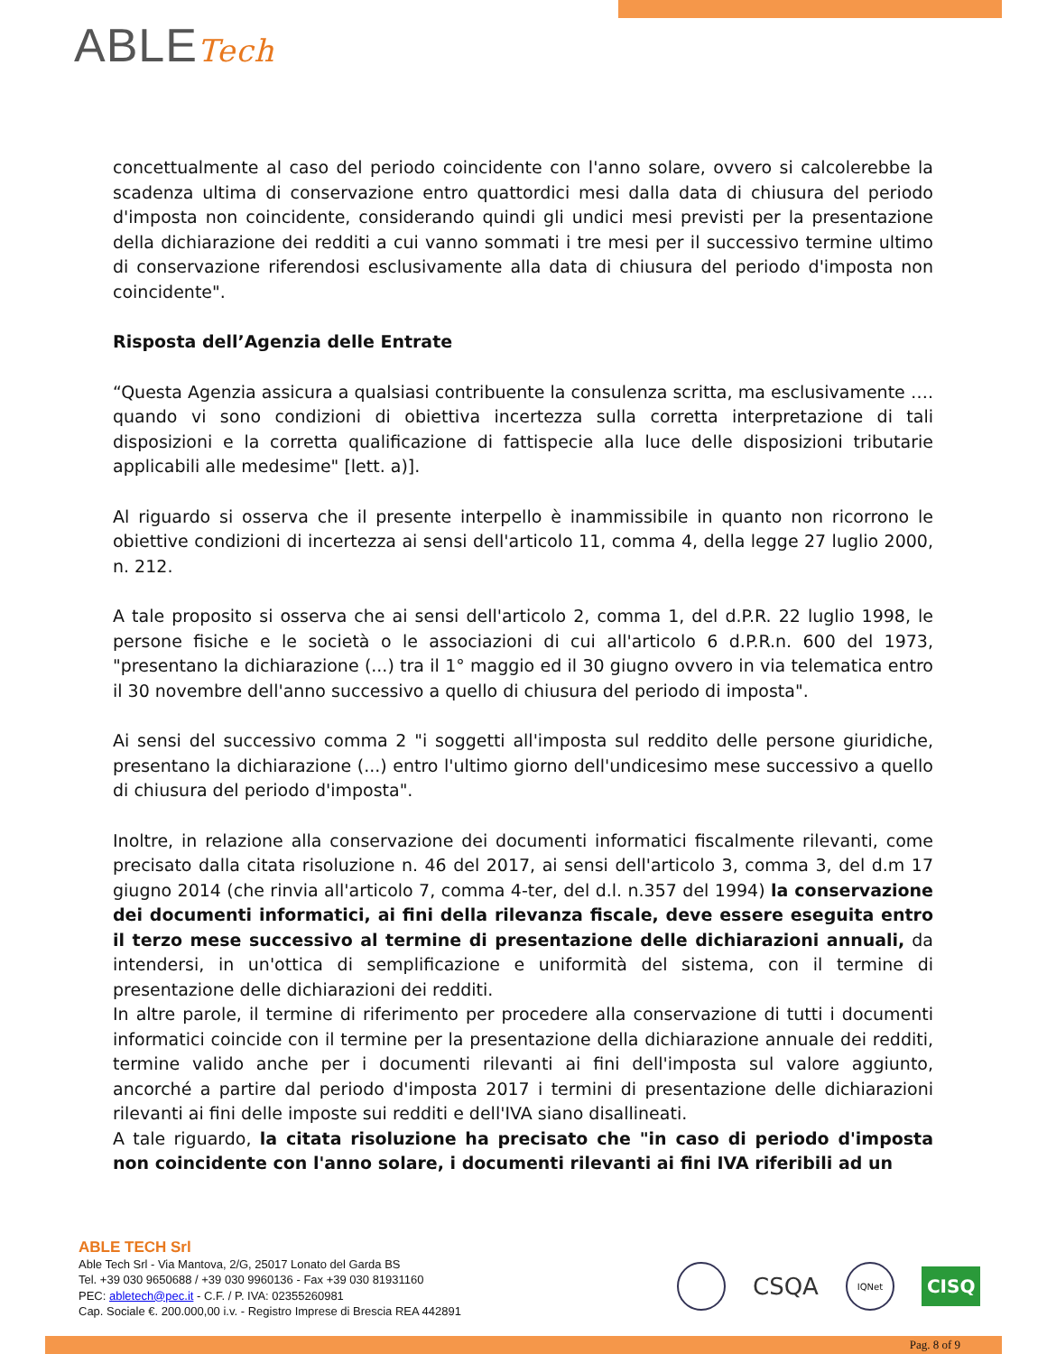ABLETech
concettualmente al caso del periodo coincidente con l'anno solare, ovvero si calcolerebbe la scadenza ultima di conservazione entro quattordici mesi dalla data di chiusura del periodo d'imposta non coincidente, considerando quindi gli undici mesi previsti per la presentazione della dichiarazione dei redditi a cui vanno sommati i tre mesi per il successivo termine ultimo di conservazione riferendosi esclusivamente alla data di chiusura del periodo d'imposta non coincidente".
Risposta dell’Agenzia delle Entrate
“Questa Agenzia assicura a qualsiasi contribuente la consulenza scritta, ma esclusivamente …. quando vi sono condizioni di obiettiva incertezza sulla corretta interpretazione di tali disposizioni e la corretta qualificazione di fattispecie alla luce delle disposizioni tributarie applicabili alle medesime" [lett. a)].
Al riguardo si osserva che il presente interpello è inammissibile in quanto non ricorrono le obiettive condizioni di incertezza ai sensi dell'articolo 11, comma 4, della legge 27 luglio 2000, n. 212.
A tale proposito si osserva che ai sensi dell'articolo 2, comma 1, del d.P.R. 22 luglio 1998, le persone fisiche e le società o le associazioni di cui all'articolo 6 d.P.R.n. 600 del 1973, "presentano la dichiarazione (...) tra il 1° maggio ed il 30 giugno ovvero in via telematica entro il 30 novembre dell'anno successivo a quello di chiusura del periodo di imposta".
Ai sensi del successivo comma 2 "i soggetti all'imposta sul reddito delle persone giuridiche, presentano la dichiarazione (...) entro l'ultimo giorno dell'undicesimo mese successivo a quello di chiusura del periodo d'imposta".
Inoltre, in relazione alla conservazione dei documenti informatici fiscalmente rilevanti, come precisato dalla citata risoluzione n. 46 del 2017, ai sensi dell'articolo 3, comma 3, del d.m 17 giugno 2014 (che rinvia all'articolo 7, comma 4-ter, del d.l. n.357 del 1994) la conservazione dei documenti informatici, ai fini della rilevanza fiscale, deve essere eseguita entro il terzo mese successivo al termine di presentazione delle dichiarazioni annuali, da intendersi, in un'ottica di semplificazione e uniformità del sistema, con il termine di presentazione delle dichiarazioni dei redditi.
In altre parole, il termine di riferimento per procedere alla conservazione di tutti i documenti informatici coincide con il termine per la presentazione della dichiarazione annuale dei redditi, termine valido anche per i documenti rilevanti ai fini dell'imposta sul valore aggiunto, ancorché a partire dal periodo d'imposta 2017 i termini di presentazione delle dichiarazioni rilevanti ai fini delle imposte sui redditi e dell'IVA siano disallineati.
A tale riguardo, la citata risoluzione ha precisato che "in caso di periodo d'imposta non coincidente con l'anno solare, i documenti rilevanti ai fini IVA riferibili ad un
ABLE TECH Srl
Able Tech Srl - Via Mantova, 2/G, 25017 Lonato del Garda BS
Tel. +39 030 9650688 / +39 030 9960136 - Fax +39 030 81931160
PEC: abletech@pec.it - C.F. / P. IVA: 02355260981
Cap. Sociale €. 200.000,00 i.v. - Registro Imprese di Brescia REA 442891
CSQA
IQNet
CISQ
Pag. 8 of 9